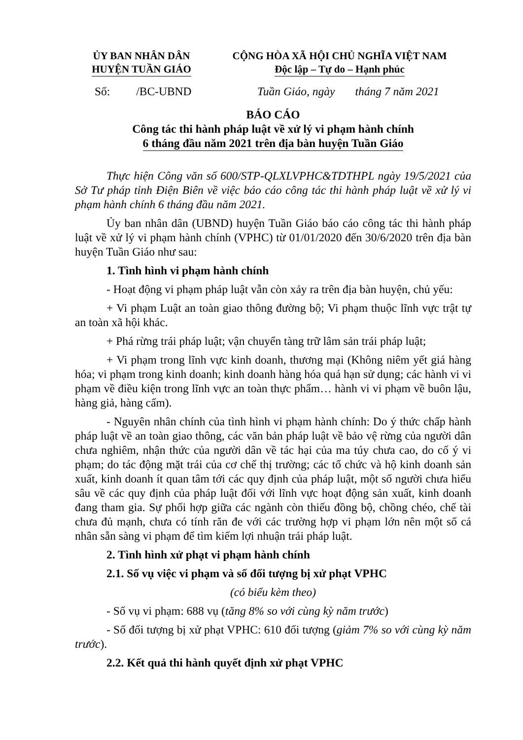ỦY BAN NHÂN DÂN
HUYỆN TUẦN GIÁO
CỘNG HÒA XÃ HỘI CHỦ NGHĨA VIỆT NAM
Độc lập – Tự do – Hạnh phúc
Số: /BC-UBND Tuần Giáo, ngày tháng 7 năm 2021
BÁO CÁO
Công tác thi hành pháp luật về xử lý vi phạm hành chính
6 tháng đầu năm 2021 trên địa bàn huyện Tuần Giáo
Thực hiện Công văn số 600/STP-QLXLVPHC&TDTHPL ngày 19/5/2021 của Sở Tư pháp tỉnh Điện Biên về việc báo cáo công tác thi hành pháp luật về xử lý vi phạm hành chính 6 tháng đầu năm 2021.
Ủy ban nhân dân (UBND) huyện Tuần Giáo báo cáo công tác thi hành pháp luật về xử lý vi phạm hành chính (VPHC) từ 01/01/2020 đến 30/6/2020 trên địa bàn huyện Tuần Giáo như sau:
1. Tình hình vi phạm hành chính
- Hoạt động vi phạm pháp luật vẫn còn xảy ra trên địa bàn huyện, chủ yếu:
+ Vi phạm Luật an toàn giao thông đường bộ; Vi phạm thuộc lĩnh vực trật tự an toàn xã hội khác.
+ Phá rừng trái pháp luật; vận chuyển tàng trữ lâm sản trái pháp luật;
+ Vi phạm trong lĩnh vực kinh doanh, thương mại (Không niêm yết giá hàng hóa; vi phạm trong kinh doanh; kinh doanh hàng hóa quá hạn sử dụng; các hành vi vi phạm về điều kiện trong lĩnh vực an toàn thực phẩm… hành vi vi phạm về buôn lậu, hàng giả, hàng cấm).
- Nguyên nhân chính của tình hình vi phạm hành chính: Do ý thức chấp hành pháp luật về an toàn giao thông, các văn bản pháp luật về bảo vệ rừng của người dân chưa nghiêm, nhận thức của người dân về tác hại của ma túy chưa cao, do cố ý vi phạm; do tác động mặt trái của cơ chế thị trường; các tổ chức và hộ kinh doanh sản xuất, kinh doanh ít quan tâm tới các quy định của pháp luật, một số người chưa hiểu sâu về các quy định của pháp luật đối với lĩnh vực hoạt động sản xuất, kinh doanh đang tham gia. Sự phối hợp giữa các ngành còn thiếu đồng bộ, chồng chéo, chế tài chưa đủ mạnh, chưa có tính răn đe với các trường hợp vi phạm lớn nên một số cá nhân sẵn sàng vi phạm để tìm kiếm lợi nhuận trái pháp luật.
2. Tình hình xử phạt vi phạm hành chính
2.1. Số vụ việc vi phạm và số đối tượng bị xử phạt VPHC
(có biểu kèm theo)
- Số vụ vi phạm: 688 vụ (tăng 8% so với cùng kỳ năm trước)
- Số đối tượng bị xử phạt VPHC: 610 đối tượng (giảm 7% so với cùng kỳ năm trước).
2.2. Kết quả thi hành quyết định xử phạt VPHC